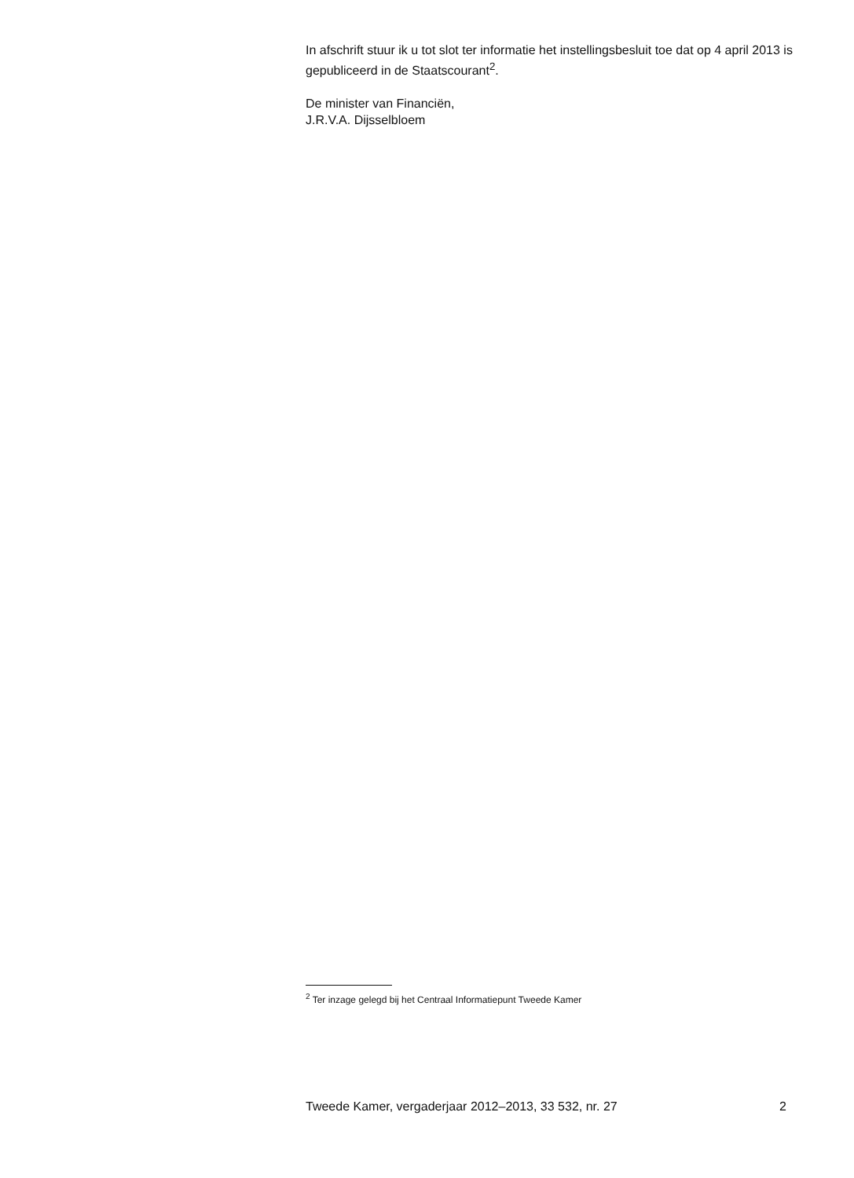In afschrift stuur ik u tot slot ter informatie het instellingsbesluit toe dat op 4 april 2013 is gepubliceerd in de Staatscourant<sup>2</sup>.
De minister van Financiën,
J.R.V.A. Dijsselbloem
<sup>2</sup> Ter inzage gelegd bij het Centraal Informatiepunt Tweede Kamer
Tweede Kamer, vergaderjaar 2012–2013, 33 532, nr. 27 2